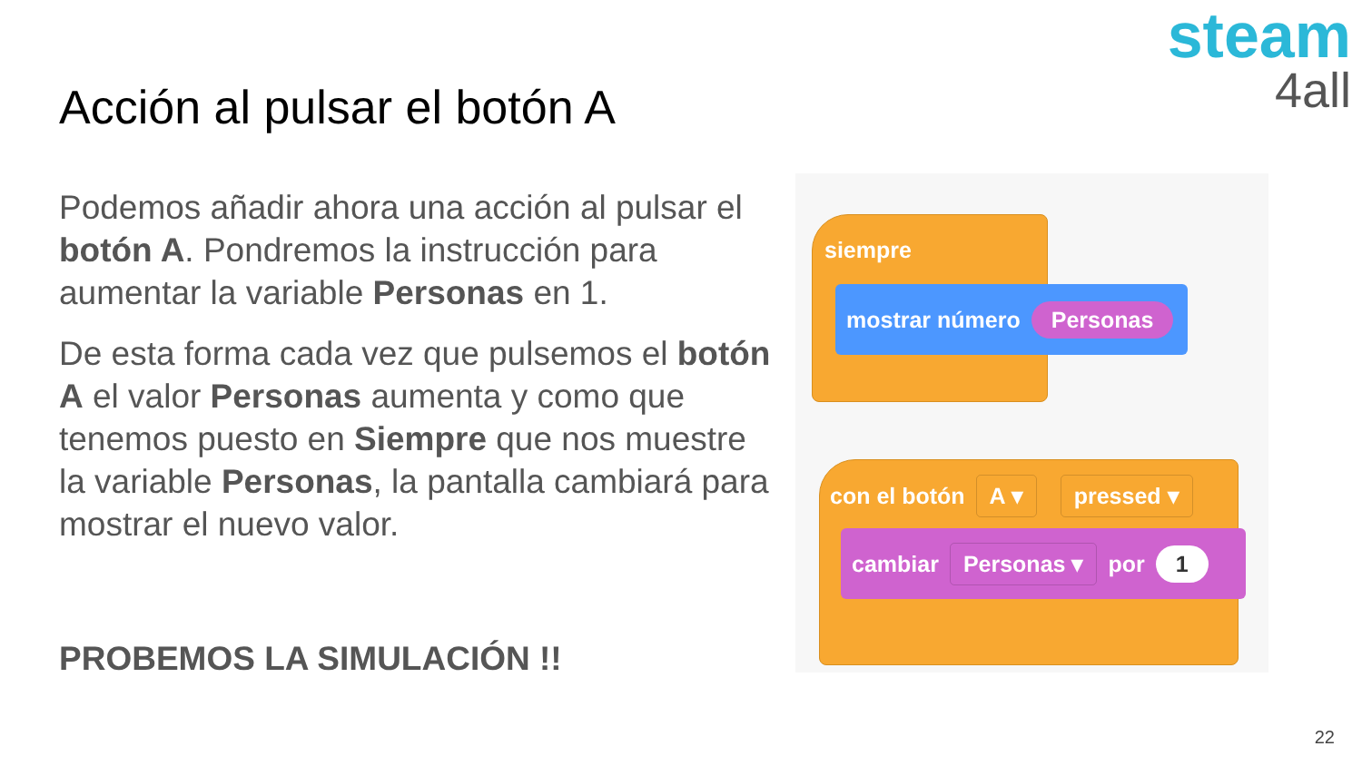steam
4all
Acción al pulsar el botón A
Podemos añadir ahora una acción al pulsar el botón A. Pondremos la instrucción para aumentar la variable Personas en 1.
De esta forma cada vez que pulsemos el botón A el valor Personas aumenta y como que tenemos puesto en Siempre que nos muestre la variable Personas, la pantalla cambiará para mostrar el nuevo valor.
PROBEMOS LA SIMULACIÓN !!
siempre
mostrar número Personas
con el botón A ▾ pressed ▾
cambiar Personas ▾ por 1
22